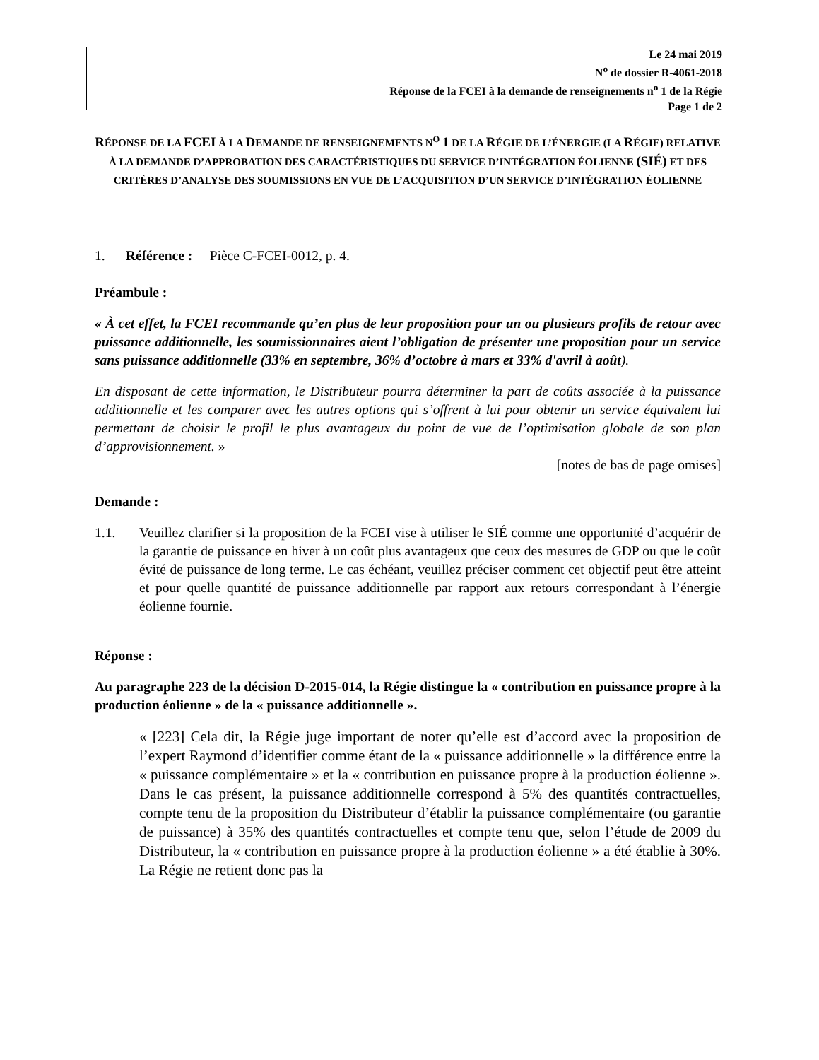Le 24 mai 2019
N<sup>o</sup> de dossier R-4061-2018
Réponse de la FCEI à la demande de renseignements n<sup>o</sup> 1 de la Régie
Page 1 de 2
RÉPONSE DE LA FCEI À LA DEMANDE DE RENSEIGNEMENTS N<sup>O</sup> 1 DE LA RÉGIE DE L’ÉNERGIE (LA RÉGIE) RELATIVE À LA DEMANDE D’APPROBATION DES CARACTÉRISTIQUES DU SERVICE D’INTÉGRATION ÉOLIENNE (SIÉ) ET DES CRITÈRES D’ANALYSE DES SOUMISSIONS EN VUE DE L’ACQUISITION D’UN SERVICE D’INTÉGRATION ÉOLIENNE
1. Référence : Pièce C-FCEI-0012, p. 4.
Préambule :
« À cet effet, la FCEI recommande qu’en plus de leur proposition pour un ou plusieurs profils de retour avec puissance additionnelle, les soumissionnaires aient l’obligation de présenter une proposition pour un service sans puissance additionnelle (33% en septembre, 36% d’octobre à mars et 33% d'avril à août).
En disposant de cette information, le Distributeur pourra déterminer la part de coûts associée à la puissance additionnelle et les comparer avec les autres options qui s’offrent à lui pour obtenir un service équivalent lui permettant de choisir le profil le plus avantageux du point de vue de l’optimisation globale de son plan d’approvisionnement. »
[notes de bas de page omises]
Demande :
1.1.
Veuillez clarifier si la proposition de la FCEI vise à utiliser le SIÉ comme une opportunité d’acquérir de la garantie de puissance en hiver à un coût plus avantageux que ceux des mesures de GDP ou que le coût évité de puissance de long terme. Le cas échéant, veuillez préciser comment cet objectif peut être atteint et pour quelle quantité de puissance additionnelle par rapport aux retours correspondant à l’énergie éolienne fournie.
Réponse :
Au paragraphe 223 de la décision D-2015-014, la Régie distingue la « contribution en puissance propre à la production éolienne » de la « puissance additionnelle ».
« [223] Cela dit, la Régie juge important de noter qu’elle est d’accord avec la proposition de l’expert Raymond d’identifier comme étant de la « puissance additionnelle » la différence entre la « puissance complémentaire » et la « contribution en puissance propre à la production éolienne ». Dans le cas présent, la puissance additionnelle correspond à 5% des quantités contractuelles, compte tenu de la proposition du Distributeur d’établir la puissance complémentaire (ou garantie de puissance) à 35% des quantités contractuelles et compte tenu que, selon l’étude de 2009 du Distributeur, la « contribution en puissance propre à la production éolienne » a été établie à 30%. La Régie ne retient donc pas la